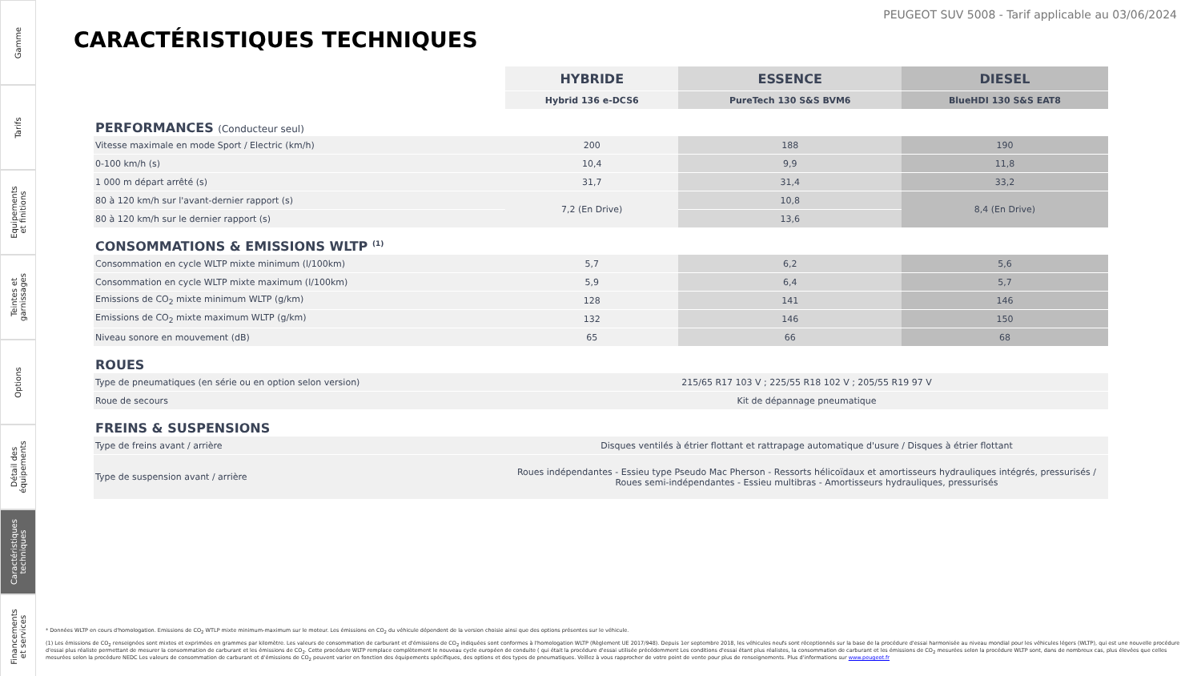Gamme
Tarifs
Equipements
et finitions
Teintes et
garnissages
Options
Détail des
équipements
Caractéristiques
techniques
Financements
et services
PEUGEOT SUV 5008 - Tarif applicable au 03/06/2024
CARACTÉRISTIQUES TECHNIQUES
| | HYBRIDE | ESSENCE | DIESEL |
| | Hybrid 136 e-DCS6 | PureTech 130 S&S BVM6 | BlueHDI 130 S&S EAT8 |
| PERFORMANCES (Conducteur seul) | | | |
| Vitesse maximale en mode Sport / Electric (km/h) | 200 | 188 | 190 |
| 0-100 km/h (s) | 10,4 | 9,9 | 11,8 |
| 1 000 m départ arrêté (s) | 31,7 | 31,4 | 33,2 |
| 80 à 120 km/h sur l'avant-dernier rapport (s) | 7,2 (En Drive) | 10,8 | 8,4 (En Drive) |
| 80 à 120 km/h sur le dernier rapport (s) | | 13,6 | |
| CONSOMMATIONS & EMISSIONS WLTP <sup>(1)</sup> | | | |
| Consommation en cycle WLTP mixte minimum (l/100km) | 5,7 | 6,2 | 5,6 |
| Consommation en cycle WLTP mixte maximum (l/100km) | 5,9 | 6,4 | 5,7 |
| Emissions de CO<sub>2</sub> mixte minimum WLTP (g/km) | 128 | 141 | 146 |
| Emissions de CO<sub>2</sub> mixte maximum WLTP (g/km) | 132 | 146 | 150 |
| Niveau sonore en mouvement (dB) | 65 | 66 | 68 |
| ROUES | | | |
| Type de pneumatiques (en série ou en option selon version) | 215/65 R17 103 V ; 225/55 R18 102 V ; 205/55 R19 97 V | | |
| Roue de secours | Kit de dépannage pneumatique | | |
| FREINS & SUSPENSIONS | | | |
| Type de freins avant / arrière | Disques ventilés à étrier flottant et rattrapage automatique d'usure / Disques à étrier flottant | | |
| Type de suspension avant / arrière | Roues indépendantes - Essieu type Pseudo Mac Pherson - Ressorts hélicoïdaux et amortisseurs hydrauliques intégrés, pressurisés / Roues semi-indépendantes - Essieu multibras - Amortisseurs hydrauliques, pressurisés | | |
* Données WLTP en cours d'homologation. Emissions de CO<sub>2</sub> WTLP mixte minimum-maximum sur le moteur. Les émissions en CO<sub>2</sub> du véhicule dépendent de la version choisie ainsi que des options présentes sur le véhicule.
(1) Les émissions de CO<sub>2</sub> renseignées sont mixtes et exprimées en grammes par kilomètre. Les valeurs de consommation de carburant et d'émissions de CO<sub>2</sub> indiquées sont conformes à l'homologation WLTP (Règlement UE 2017/948). Depuis 1er septembre 2018, les véhicules neufs sont réceptionnés sur la base de la procédure d'essai harmonisée au niveau mondial pour les véhicules légers (WLTP), qui est une nouvelle procédure d'essai plus réaliste permettant de mesurer la consommation de carburant et les émissions de CO<sub>2</sub>. Cette procédure WLTP remplace complètement le nouveau cycle européen de conduite ( qui était la procédure d'essai utilisée précédemment Les conditions d'essai étant plus réalistes, la consommation de carburant et les émissions de CO<sub>2</sub> mesurées selon la procédure WLTP sont, dans de nombreux cas, plus élevées que celles mesurées selon la procédure NEDC Les valeurs de consommation de carburant et d'émissions de CO<sub>2</sub> peuvent varier en fonction des équipements spécifiques, des options et des types de pneumatiques. Veillez à vous rapprocher de votre point de vente pour plus de renseignements. Plus d'informations sur www.peugeot.fr